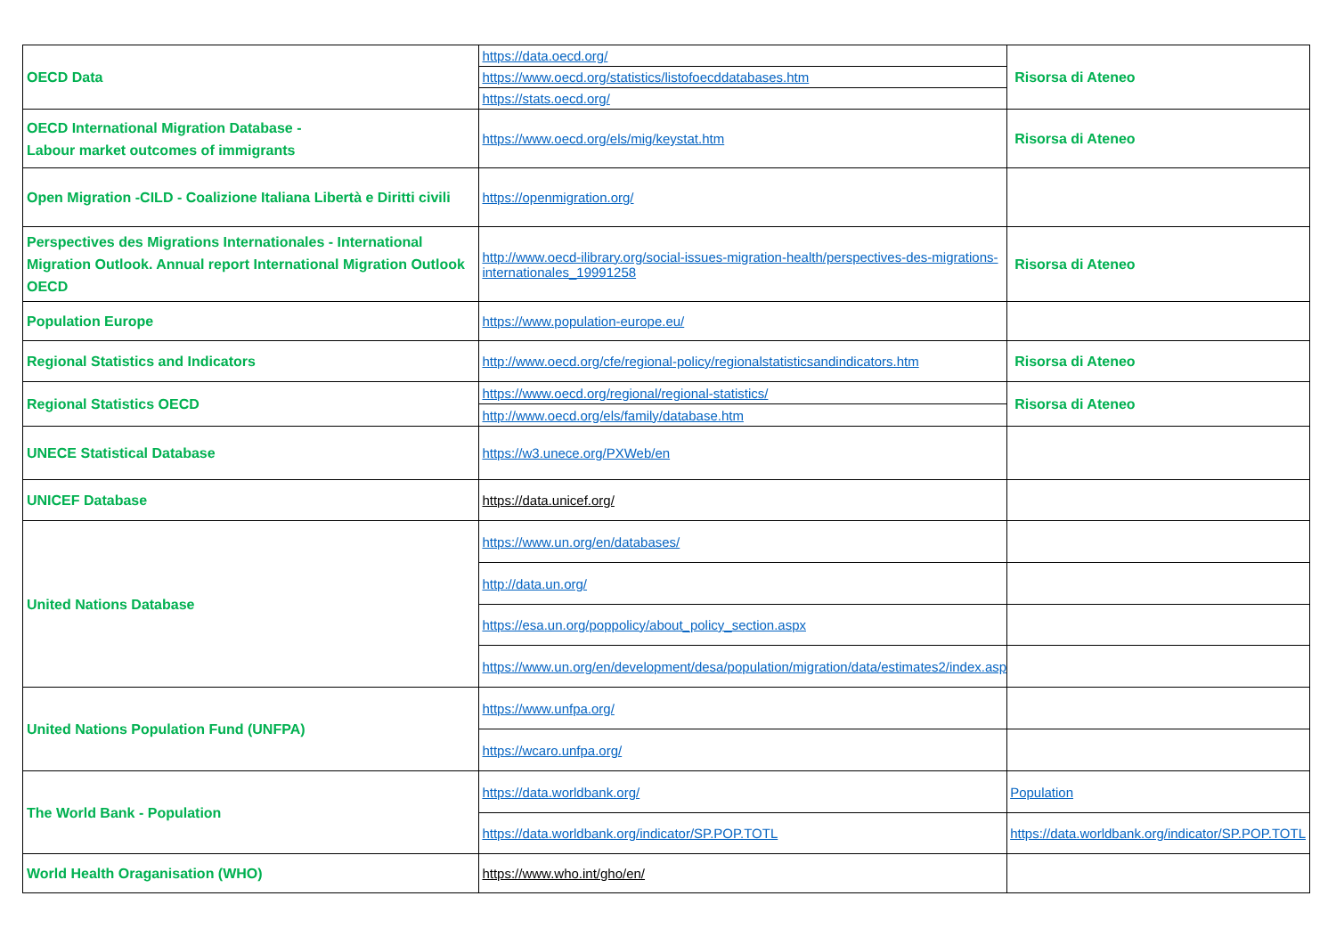| OECD Data | https://data.oecd.org/ | Risorsa di Ateneo |
| | https://www.oecd.org/statistics/listofoecddatabases.htm | |
| | https://stats.oecd.org/ | |
| OECD International Migration Database - Labour market outcomes of immigrants | https://www.oecd.org/els/mig/keystat.htm | Risorsa di Ateneo |
| Open Migration -CILD - Coalizione Italiana Libertà e Diritti civili | https://openmigration.org/ | |
| Perspectives des Migrations Internationales - International Migration Outlook. Annual report International Migration Outlook OECD | http://www.oecd-ilibrary.org/social-issues-migration-health/perspectives-des-migrations-internationales_19991258 | Risorsa di Ateneo |
| Population Europe | https://www.population-europe.eu/ | |
| Regional Statistics and Indicators | http://www.oecd.org/cfe/regional-policy/regionalstatisticsandindicators.htm | Risorsa di Ateneo |
| Regional Statistics OECD | https://www.oecd.org/regional/regional-statistics/ | Risorsa di Ateneo |
| | http://www.oecd.org/els/family/database.htm | |
| UNECE Statistical Database | https://w3.unece.org/PXWeb/en | |
| UNICEF Database | https://data.unicef.org/ | |
| United Nations Database | https://www.un.org/en/databases/ | |
| | http://data.un.org/ | |
| | https://esa.un.org/poppolicy/about_policy_section.aspx | |
| | https://www.un.org/en/development/desa/population/migration/data/estimates2/index.asp | |
| United Nations Population Fund (UNFPA) | https://www.unfpa.org/ | |
| | https://wcaro.unfpa.org/ | |
| The World Bank - Population | https://data.worldbank.org/ | Population |
| | https://data.worldbank.org/indicator/SP.POP.TOTL | https://data.worldbank.org/indicator/SP.POP.TOTL |
| World Health Oraganisation (WHO) | https://www.who.int/gho/en/ | |